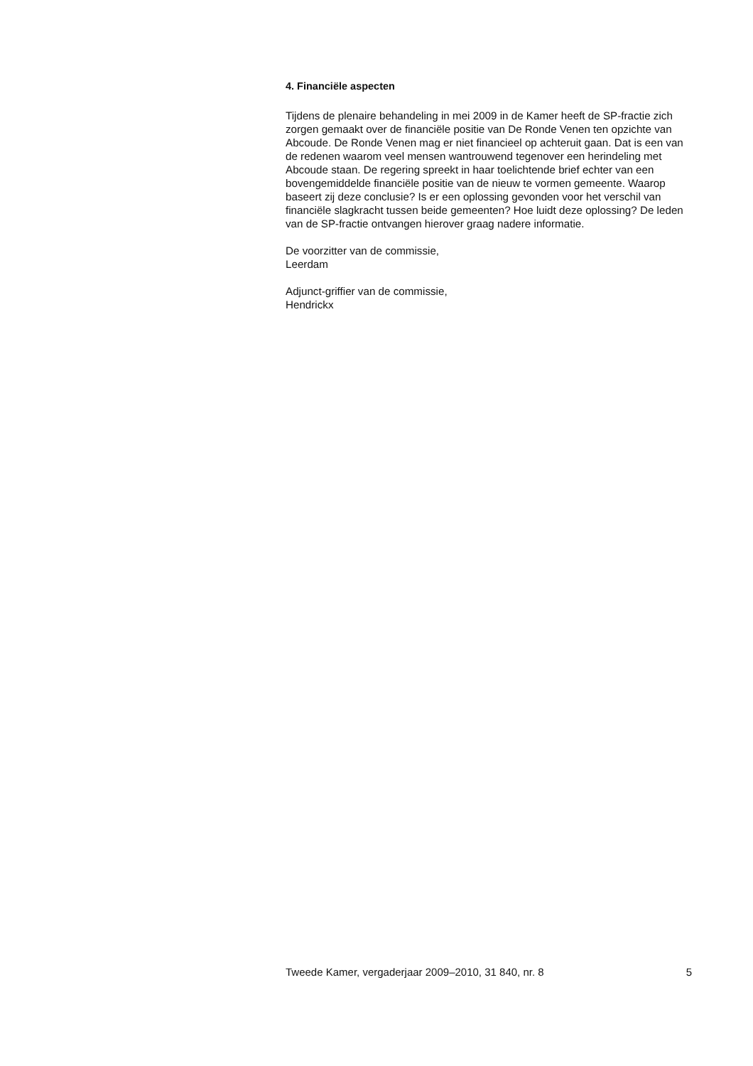4. Financiële aspecten
Tijdens de plenaire behandeling in mei 2009 in de Kamer heeft de SP-fractie zich zorgen gemaakt over de financiële positie van De Ronde Venen ten opzichte van Abcoude. De Ronde Venen mag er niet financieel op achteruit gaan. Dat is een van de redenen waarom veel mensen wantrouwend tegenover een herindeling met Abcoude staan. De regering spreekt in haar toelichtende brief echter van een bovengemiddelde financiële positie van de nieuw te vormen gemeente. Waarop baseert zij deze conclusie? Is er een oplossing gevonden voor het verschil van financiële slagkracht tussen beide gemeenten? Hoe luidt deze oplossing? De leden van de SP-fractie ontvangen hierover graag nadere informatie.
De voorzitter van de commissie,
Leerdam
Adjunct-griffier van de commissie,
Hendrickx
Tweede Kamer, vergaderjaar 2009–2010, 31 840, nr. 8 5